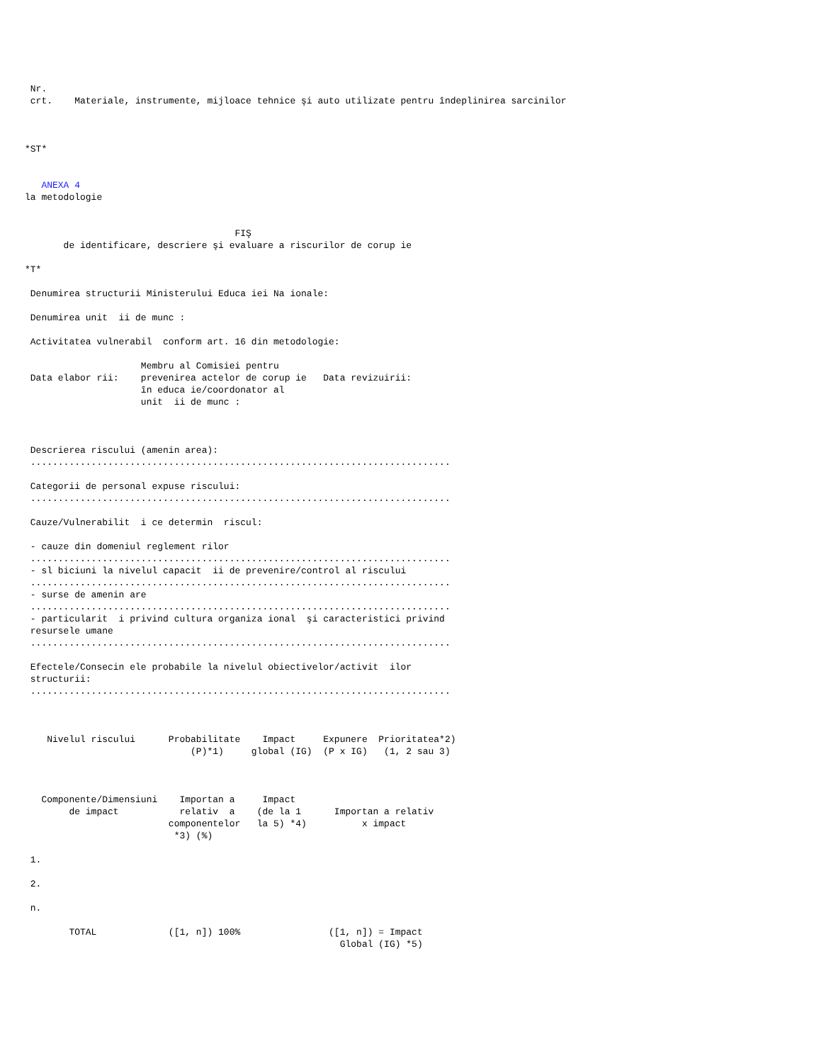Nr.
 crt.    Materiale, instrumente, mijloace tehnice şi auto utilizate pentru îndeplinirea sarcinilor



*ST*


   ANEXA 4
la metodologie


                                      FIŞ
       de identificare, descriere şi evaluare a riscurilor de corup ie

*T*

 Denumirea structurii Ministerului Educa iei Na ionale:

 Denumirea unit  ii de munc :

 Activitatea vulnerabil  conform art. 16 din metodologie:

                     Membru al Comisiei pentru
 Data elabor rii:    prevenirea actelor de corup ie   Data revizuirii:
                     în educa ie/coordonator al
                     unit  ii de munc :



 Descrierea riscului (amenin area):
 ............................................................................

 Categorii de personal expuse riscului:
 ............................................................................

 Cauze/Vulnerabilit  i ce determin  riscul:

 - cauze din domeniul reglement rilor
 ............................................................................
 - sl biciuni la nivelul capacit  ii de prevenire/control al riscului
 ............................................................................
 - surse de amenin are
 ............................................................................
 - particularit  i privind cultura organiza ional  şi caracteristici privind
 resursele umane
 ............................................................................

 Efectele/Consecin ele probabile la nivelul obiectivelor/activit  ilor
 structurii:
 ............................................................................



    Nivelul riscului      Probabilitate    Impact     Expunere  Prioritatea*2)
                              (P)*1)     global (IG)  (P x IG)   (1, 2 sau 3)



   Componente/Dimensiuni    Importan a     Impact
        de impact           relativ  a    (de la 1      Importan a relativ
                          componentelor   la 5) *4)          x impact
                           *3) (%)

 1.

 2.

 n.

        TOTAL             ([1, n]) 100%                ([1, n]) = Impact
                                                         Global (IG) *5)